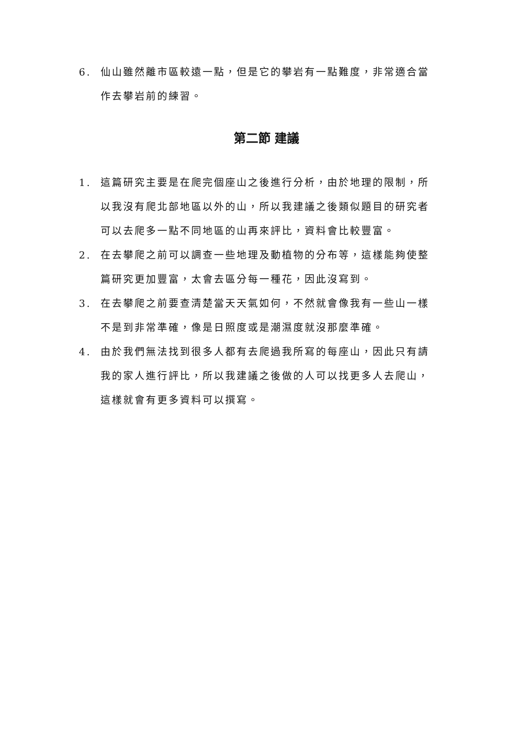6. 仙山雖然離市區較遠一點，但是它的攀岩有一點難度，非常適合當作去攀岩前的練習。
第二節 建議
1. 這篇研究主要是在爬完個座山之後進行分析，由於地理的限制，所以我沒有爬北部地區以外的山，所以我建議之後類似題目的研究者可以去爬多一點不同地區的山再來評比，資料會比較豐富。
2. 在去攀爬之前可以調查一些地理及動植物的分布等，這樣能夠使整篇研究更加豐富，太會去區分每一種花，因此沒寫到。
3. 在去攀爬之前要查清楚當天天氣如何，不然就會像我有一些山一樣不是到非常準確，像是日照度或是潮濕度就沒那麼準確。
4. 由於我們無法找到很多人都有去爬過我所寫的每座山，因此只有請我的家人進行評比，所以我建議之後做的人可以找更多人去爬山，這樣就會有更多資料可以撰寫。